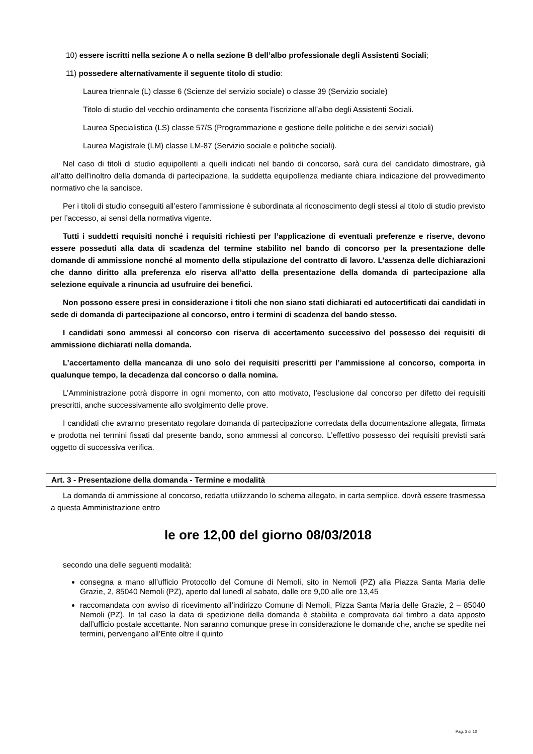10) essere iscritti nella sezione A o nella sezione B dell’albo professionale degli Assistenti Sociali;
11) possedere alternativamente il seguente titolo di studio:
Laurea triennale (L) classe 6 (Scienze del servizio sociale) o classe 39 (Servizio sociale)
Titolo di studio del vecchio ordinamento che consenta l’iscrizione all’albo degli Assistenti Sociali.
Laurea Specialistica (LS) classe 57/S (Programmazione e gestione delle politiche e dei servizi sociali)
Laurea Magistrale (LM) classe LM-87 (Servizio sociale e politiche sociali).
Nel caso di titoli di studio equipollenti a quelli indicati nel bando di concorso, sarà cura del candidato dimostrare, già all’atto dell’inoltro della domanda di partecipazione, la suddetta equipollenza mediante chiara indicazione del provvedimento normativo che la sancisce.
Per i titoli di studio conseguiti all’estero l’ammissione è subordinata al riconoscimento degli stessi al titolo di studio previsto per l’accesso, ai sensi della normativa vigente.
Tutti i suddetti requisiti nonché i requisiti richiesti per l’applicazione di eventuali preferenze e riserve, devono essere posseduti alla data di scadenza del termine stabilito nel bando di concorso per la presentazione delle domande di ammissione nonché al momento della stipulazione del contratto di lavoro. L’assenza delle dichiarazioni che danno diritto alla preferenza e/o riserva all’atto della presentazione della domanda di partecipazione alla selezione equivale a rinuncia ad usufruire dei benefici.
Non possono essere presi in considerazione i titoli che non siano stati dichiarati ed autocertificati dai candidati in sede di domanda di partecipazione al concorso, entro i termini di scadenza del bando stesso.
I candidati sono ammessi al concorso con riserva di accertamento successivo del possesso dei requisiti di ammissione dichiarati nella domanda.
L’accertamento della mancanza di uno solo dei requisiti prescritti per l’ammissione al concorso, comporta in qualunque tempo, la decadenza dal concorso o dalla nomina.
L’Amministrazione potrà disporre in ogni momento, con atto motivato, l’esclusione dal concorso per difetto dei requisiti prescritti, anche successivamente allo svolgimento delle prove.
I candidati che avranno presentato regolare domanda di partecipazione corredata della documentazione allegata, firmata e prodotta nei termini fissati dal presente bando, sono ammessi al concorso. L’effettivo possesso dei requisiti previsti sarà oggetto di successiva verifica.
Art. 3 - Presentazione della domanda - Termine e modalità
La domanda di ammissione al concorso, redatta utilizzando lo schema allegato, in carta semplice, dovrà essere trasmessa a questa Amministrazione entro
le ore 12,00 del giorno 08/03/2018
secondo una delle seguenti modalità:
consegna a mano all’ufficio Protocollo del Comune di Nemoli, sito in Nemoli (PZ) alla Piazza Santa Maria delle Grazie, 2, 85040 Nemoli (PZ), aperto dal lunedì al sabato, dalle ore 9,00 alle ore 13,45
raccomandata con avviso di ricevimento all’indirizzo Comune di Nemoli, Pizza Santa Maria delle Grazie, 2 – 85040 Nemoli (PZ). In tal caso la data di spedizione della domanda è stabilita e comprovata dal timbro a data apposto dall’ufficio postale accettante. Non saranno comunque prese in considerazione le domande che, anche se spedite nei termini, pervengano all’Ente oltre il quinto
Pag. 3 di 10